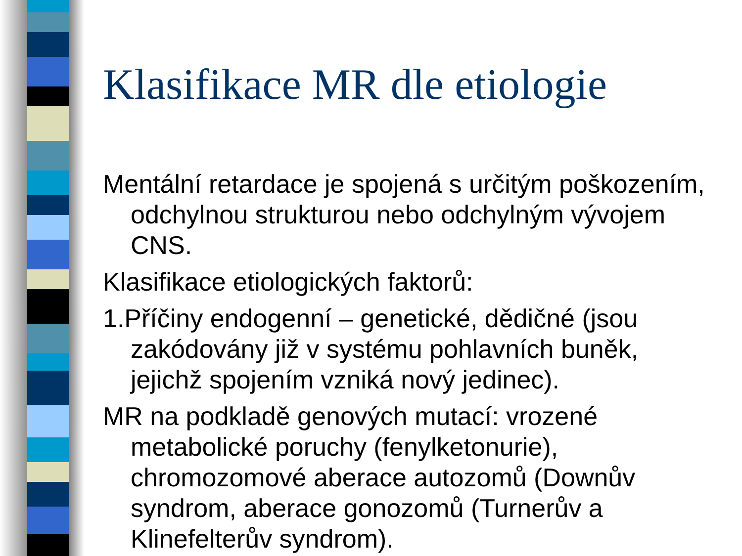Klasifikace MR dle etiologie
Mentální retardace je spojená s určitým poškozením, odchylnou strukturou nebo odchylným vývojem CNS.
Klasifikace etiologických faktorů:
1.Příčiny endogenní – genetické, dědičné (jsou zakódovány již v systému pohlavních buněk, jejichž spojením vzniká nový jedinec).
MR na podkladě genových mutací: vrozené metabolické poruchy (fenylketonurie), chromozomové aberace autozomů (Downův syndrom, aberace gonozomů (Turnerův a Klinefelterův syndrom).